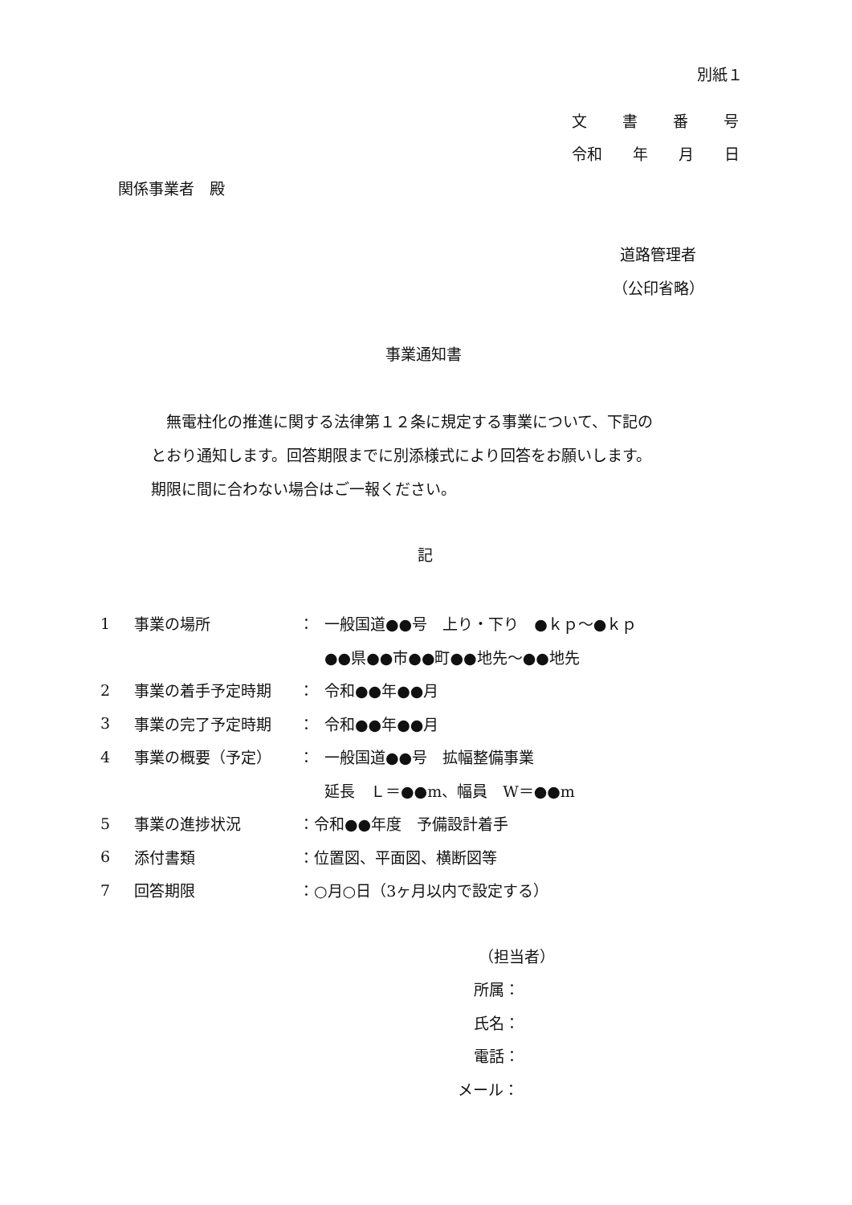別紙１
文書番号
令和　　年　　月　　日
関係事業者　殿
道路管理者
（公印省略）
事業通知書
　無電柱化の推進に関する法律第１２条に規定する事業について、下記の
とおり通知します。回答期限までに別添様式により回答をお願いします。
期限に間に合わない場合はご一報ください。
記
| 1 | 事業の場所 | ： | 一般国道●●号 上り・下り ●ｋｐ～●ｋｐ |
| | | | ●●県●●市●●町●●地先～●●地先 |
| 2 | 事業の着手予定時期 | ： | 令和●●年●●月 |
| 3 | 事業の完了予定時期 | ： | 令和●●年●●月 |
| 4 | 事業の概要（予定） | ： | 一般国道●●号 拡幅整備事業 |
| | | | 延長 Ｌ＝●●m、幅員 W＝●●m |
| 5 | 事業の進捗状況 | ：令和●●年度 予備設計着手 | |
| 6 | 添付書類 | ：位置図、平面図、横断図等 | |
| 7 | 回答期限 | ：○月○日（3ヶ月以内で設定する） | |
（担当者）
所属：
氏名：
電話：
メール：